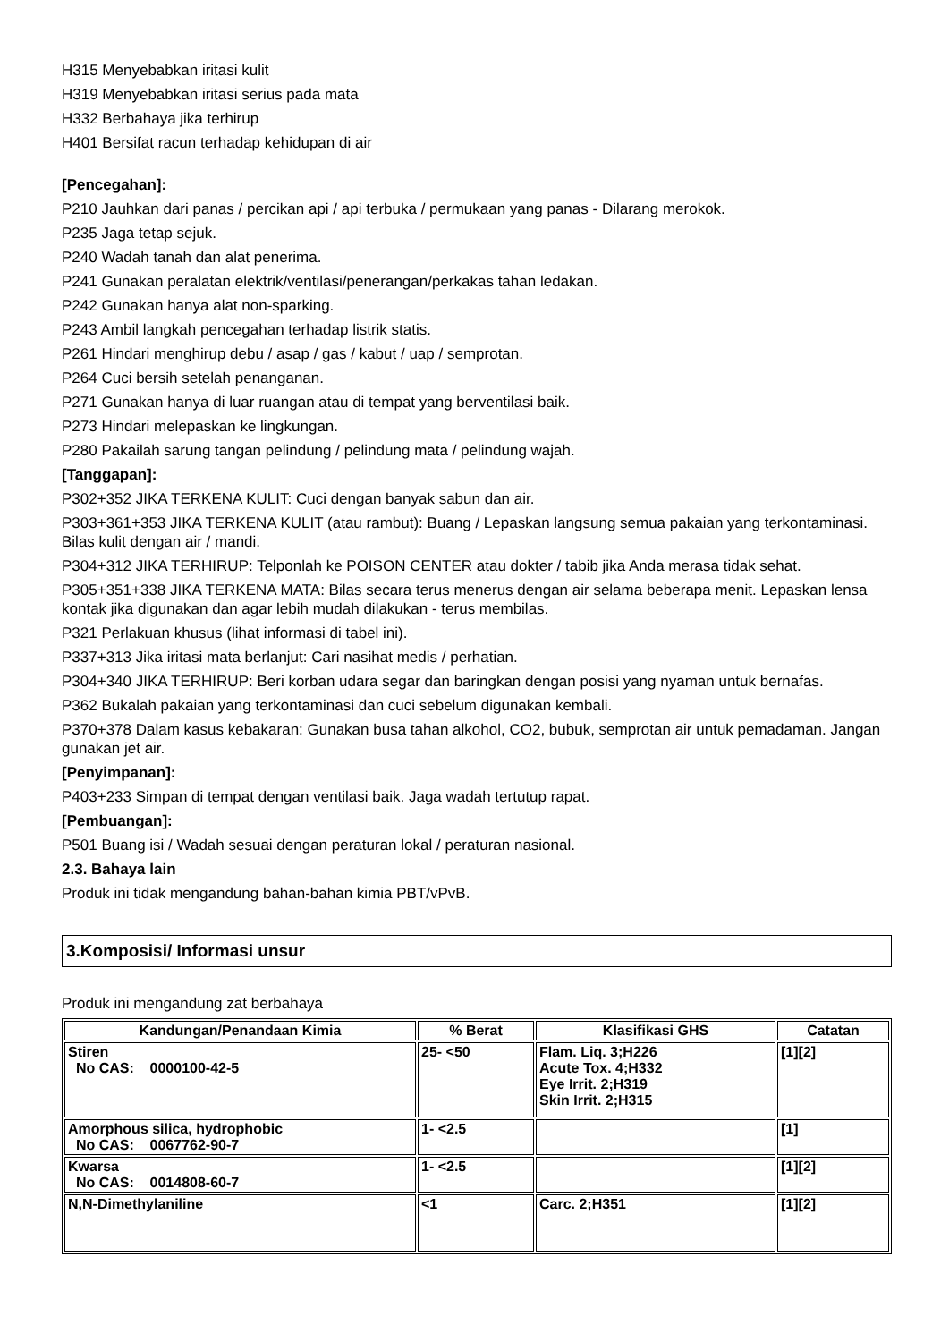H315 Menyebabkan iritasi kulit
H319 Menyebabkan iritasi serius pada mata
H332 Berbahaya jika terhirup
H401 Bersifat racun terhadap kehidupan di air
[Pencegahan]:
P210 Jauhkan dari panas / percikan api / api terbuka / permukaan yang panas - Dilarang merokok.
P235 Jaga tetap sejuk.
P240 Wadah tanah dan alat penerima.
P241 Gunakan peralatan elektrik/ventilasi/penerangan/perkakas tahan ledakan.
P242 Gunakan hanya alat non-sparking.
P243 Ambil langkah pencegahan terhadap listrik statis.
P261 Hindari menghirup debu / asap / gas / kabut / uap / semprotan.
P264 Cuci bersih setelah penanganan.
P271 Gunakan hanya di luar ruangan atau di tempat yang berventilasi baik.
P273 Hindari melepaskan ke lingkungan.
P280 Pakailah sarung tangan pelindung / pelindung mata / pelindung wajah.
[Tanggapan]:
P302+352 JIKA TERKENA KULIT: Cuci dengan banyak sabun dan air.
P303+361+353 JIKA TERKENA KULIT (atau rambut): Buang / Lepaskan langsung semua pakaian yang terkontaminasi. Bilas kulit dengan air / mandi.
P304+312 JIKA TERHIRUP: Telponlah ke POISON CENTER atau dokter / tabib jika Anda merasa tidak sehat.
P305+351+338 JIKA TERKENA MATA: Bilas secara terus menerus dengan air selama beberapa menit. Lepaskan lensa kontak jika digunakan dan agar lebih mudah dilakukan - terus membilas.
P321 Perlakuan khusus (lihat informasi di tabel ini).
P337+313 Jika iritasi mata berlanjut: Cari nasihat medis / perhatian.
P304+340 JIKA TERHIRUP: Beri korban udara segar dan baringkan dengan posisi yang nyaman untuk bernafas.
P362 Bukalah pakaian yang terkontaminasi dan cuci sebelum digunakan kembali.
P370+378 Dalam kasus kebakaran: Gunakan busa tahan alkohol, CO2, bubuk, semprotan air untuk pemadaman. Jangan gunakan jet air.
[Penyimpanan]:
P403+233 Simpan di tempat dengan ventilasi baik. Jaga wadah tertutup rapat.
[Pembuangan]:
P501 Buang isi / Wadah sesuai dengan peraturan lokal / peraturan nasional.
2.3. Bahaya lain
Produk ini tidak mengandung bahan-bahan kimia PBT/vPvB.
3.Komposisi/ Informasi unsur
Produk ini mengandung zat berbahaya
| Kandungan/Penandaan Kimia | % Berat | Klasifikasi GHS | Catatan |
| --- | --- | --- | --- |
| Stiren No CAS: 0000100-42-5 | 25- <50 | Flam. Liq. 3;H226 Acute Tox. 4;H332 Eye Irrit. 2;H319 Skin Irrit. 2;H315 | [1][2] |
| Amorphous silica, hydrophobic No CAS: 0067762-90-7 | 1- <2.5 | | [1] |
| Kwarsa No CAS: 0014808-60-7 | 1- <2.5 | | [1][2] |
| N,N-Dimethylaniline | <1 | Carc. 2;H351 | [1][2] |